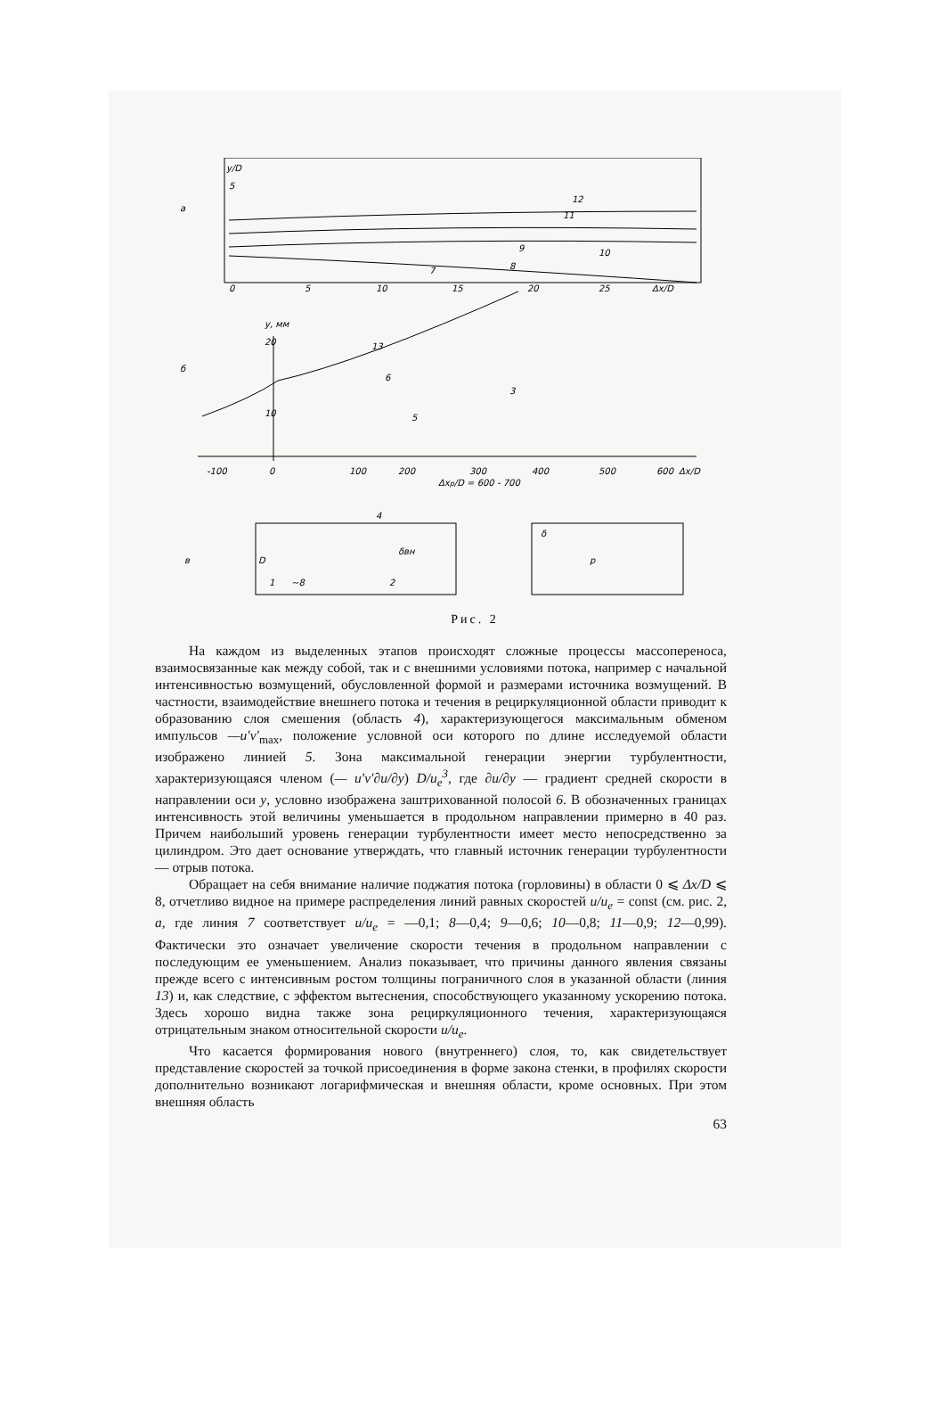а
y/D
5
12
11
10
9
8
7
0
5
10
15
20
25
Δx/D
б
y, мм
20
10
13
6
5
3
-100
0
100
200
300
400
500
600
Δx/D
Δxp/D = 600 - 700
в
4
δвн
1
~8
2
D
δ
р
Рис. 2
На каждом из выделенных этапов происходят сложные процессы массопереноса, взаимосвязанные как между собой, так и с внешними условиями потока, например с начальной интенсивностью возмущений, обусловленной формой и размерами источника возмущений. В частности, взаимодействие внешнего потока и течения в рециркуляционной области приводит к образованию слоя смешения (область 4), характеризующегося максимальным обменом импульсов —u′v′<sub>max</sub>, положение условной оси которого по длине исследуемой области изображено линией 5. Зона максимальной генерации энергии турбулентности, характеризующаяся членом (— u′v′∂u/∂y) D/u<sub>e</sub><sup>3</sup>, где ∂u/∂y — градиент средней скорости в направлении оси y, условно изображена заштрихованной полосой 6. В обозначенных границах интенсивность этой величины уменьшается в продольном направлении примерно в 40 раз. Причем наибольший уровень генерации турбулентности имеет место непосредственно за цилиндром. Это дает основание утверждать, что главный источник генерации турбулентности — отрыв потока.
Обращает на себя внимание наличие поджатия потока (горловины) в области 0 ⩽ Δx/D ⩽ 8, отчетливо видное на примере распределения линий равных скоростей u/u<sub>e</sub> = const (см. рис. 2, а, где линия 7 соответствует u/u<sub>e</sub> = —0,1; 8—0,4; 9—0,6; 10—0,8; 11—0,9; 12—0,99). Фактически это означает увеличение скорости течения в продольном направлении с последующим ее уменьшением. Анализ показывает, что причины данного явления связаны прежде всего с интенсивным ростом толщины пограничного слоя в указанной области (линия 13) и, как следствие, с эффектом вытеснения, способствующего указанному ускорению потока. Здесь хорошо видна также зона рециркуляционного течения, характеризующаяся отрицательным знаком относительной скорости u/u<sub>e</sub>.
Что касается формирования нового (внутреннего) слоя, то, как свидетельствует представление скоростей за точкой присоединения в форме закона стенки, в профилях скорости дополнительно возникают логарифмическая и внешняя области, кроме основных. При этом внешняя область
63